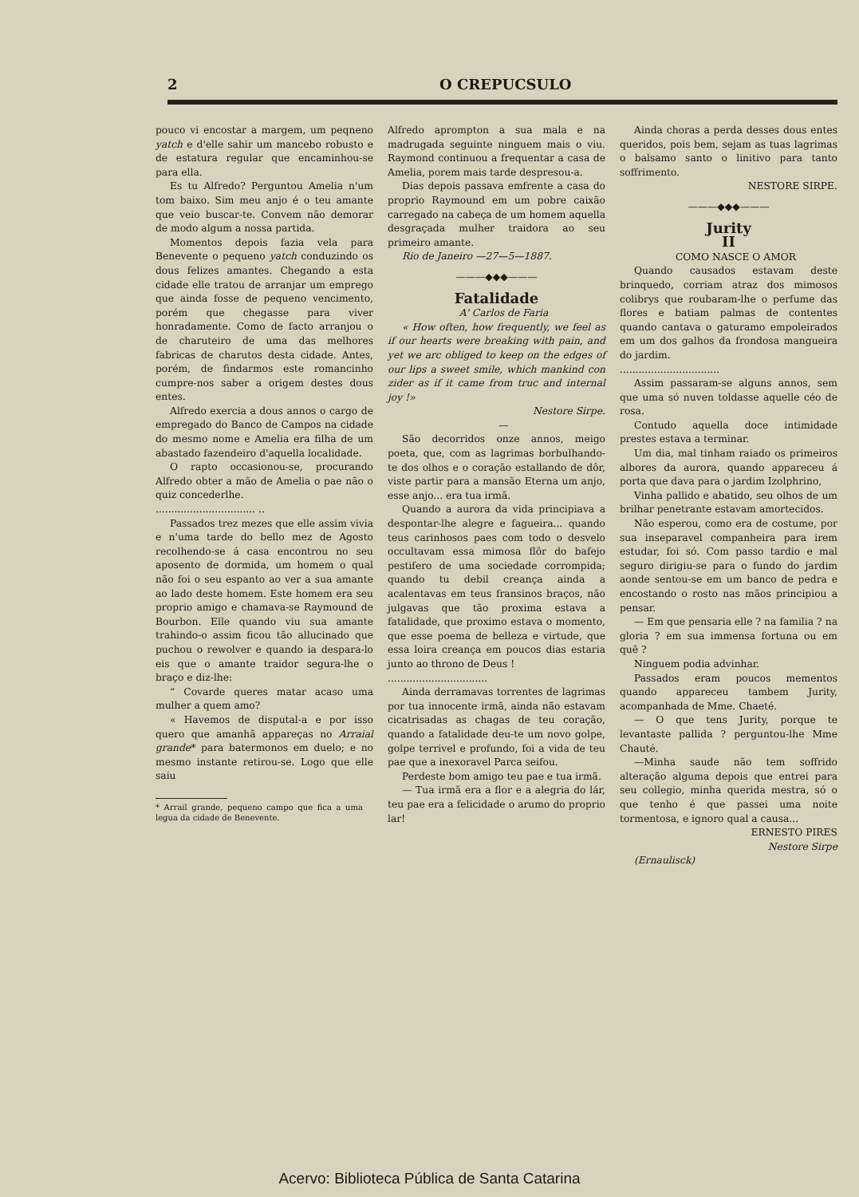2 O CREPUCSULO
pouco vi encostar a margem, um peqneno yatch e d'elle sahir um mancebo robusto e de estatura regular que encaminhou-se para ella.
Es tu Alfredo? Perguntou Amelia n'um tom baixo. Sim meu anjo é o teu amante que veio buscar-te. Convem não demorar de modo algum a nossa partida.
Momentos depois fazia vela para Benevente o pequeno yatch conduzindo os dous felizes amantes. Chegando a esta cidade elle tratou de arranjar um emprego que ainda fosse de pequeno vencimento, porém que chegasse para viver honradamente. Como de facto arranjou o de charuteiro de uma das melhores fabricas de charutos desta cidade. Antes, porém, de findarmos este romancinho cumpre-nos saber a origem destes dous entes.
Alfredo exercia a dous annos o cargo de empregado do Banco de Campos na cidade do mesmo nome e Amelia era filha de um abastado fazendeiro d'aquella localidade.
O rapto occasionou-se, procurando Alfredo obter a mão de Amelia o pae não o quiz concederlhe.
................................ ..
Passados trez mezes que elle assim vivia e n'uma tarde do bello mez de Agosto recolhendo-se á casa encontrou no seu aposento de dormida, um homem o qual não foi o seu espanto ao ver a sua amante ao lado deste homem. Este homem era seu proprio amigo e chamava-se Raymound de Bourbon. Elle quando viu sua amante trahindo-o assim ficou tão allucinado que puchou o rewolver e quando ia despara-lo eis que o amante traidor segura-lhe o braço e diz-lhe:
“ Covarde queres matar acaso uma mulher a quem amo?
« Havemos de disputal-a e por isso quero que amanhã appareças no Arraial grande* para batermonos em duelo; e no mesmo instante retirou-se. Logo que elle saiu
* Arrail grande, pequeno campo que fica a uma legua da cidade de Benevente.
Alfredo aprompton a sua mala e na madrugada seguinte ninguem mais o viu. Raymond continuou a frequentar a casa de Amelia, porem mais tarde despresou-a.
Dias depois passava emfrente a casa do proprio Raymound em um pobre caixão carregado na cabeça de um homem aquella desgraçada mulher traidora ao seu primeiro amante.
Rio de Janeiro —27—5—1887.
———◆◆◆———
Fatalidade
A' Carlos de Faria
« How often, how frequently, we feel as if our hearts were breaking with pain, and yet we arc obliged to keep on the edges of our lips a sweet smile, which mankind con zider as if it came from truc and internal joy !»
Nestore Sirpe.
—
São decorridos onze annos, meigo poeta, que, com as lagrimas borbulhando-te dos olhos e o coração estallando de dôr, viste partir para a mansão Eterna um anjo, esse anjo... era tua irmã.
Quando a aurora da vida principiava a despontar-lhe alegre e fagueira... quando teus carinhosos paes com todo o desvelo occultavam essa mimosa flôr do bafejo pestifero de uma sociedade corrompida; quando tu debil creança ainda a acalentavas em teus fransinos braços, não julgavas que tão proxima estava a fatalidade, que proximo estava o momento, que esse poema de belleza e virtude, que essa loira creança em poucos dias estaria junto ao throno de Deus !
................................
Ainda derramavas torrentes de lagrimas por tua innocente irmã, ainda não estavam cicatrisadas as chagas de teu coração, quando a fatalidade deu-te um novo golpe, golpe terrivel e profundo, foi a vida de teu pae que a inexoravel Parca seifou.
Perdeste bom amigo teu pae e tua irmã.
— Tua irmã era a flor e a alegria do lár, teu pae era a felicidade o arumo do proprio lar!
Ainda choras a perda desses dous entes queridos, pois bem, sejam as tuas lagrimas o balsamo santo o linitivo para tanto soffrimento.
NESTORE SIRPE.
———◆◆◆———
Jurity
II
COMO NASCE O AMOR
Quando causados estavam deste brinquedo, corriam atraz dos mimosos colibrys que roubaram-lhe o perfume das flores e batiam palmas de contentes quando cantava o gaturamo empoleirados em um dos galhos da frondosa mangueira do jardim.
................................
Assim passaram-se alguns annos, sem que uma só nuven toldasse aquelle céo de rosa.
Contudo aquella doce intimidade prestes estava a terminar.
Um dia, mal tinham raiado os primeiros albores da aurora, quando appareceu á porta que dava para o jardim Izolphrino,
Vinha pallido e abatido, seu olhos de um brilhar penetrante estavam amortecidos.
Não esperou, como era de costume, por sua inseparavel companheira para irem estudar, foi só. Com passo tardio e mal seguro dirigiu-se para o fundo do jardim aonde sentou-se em um banco de pedra e encostando o rosto nas mãos principiou a pensar.
— Em que pensaria elle ? na familia ? na gloria ? em sua immensa fortuna ou em quê ?
Ninguem podia advinhar.
Passados eram poucos mementos quando appareceu tambem Jurity, acompanhada de Mme. Chaeté.
— O que tens Jurity, porque te levantaste pallida ? perguntou-lhe Mme Chauté.
—Minha saude não tem soffrido alteração alguma depois que entrei para seu collegio, minha querida mestra, só o que tenho é que passei uma noite tormentosa, e ignoro qual a causa...
ERNESTO PIRES
Nestore Sirpe
(Ernaulisck)
Acervo: Biblioteca Pública de Santa Catarina